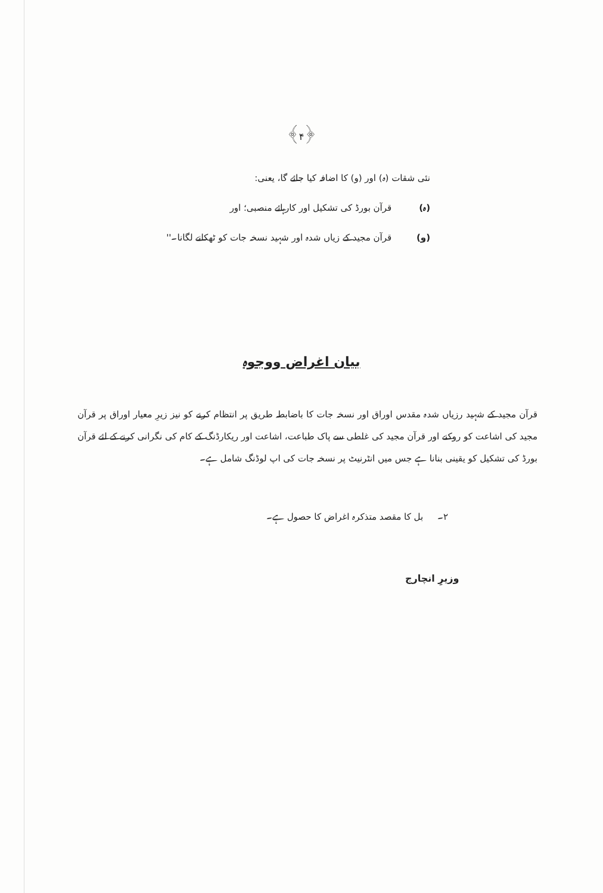﴿۴﴾
نئی شقات (ہ) اور (و) کا اضافہ کیا جائے گا، یعنی:
(ہ) قرآن بورڈ کی تشکیل اور کارہائے منصبی؛ اور
(و) قرآن مجید کے زیاں شدہ اور شہید نسخہ جات کو ٹھکانے لگانا۔''
بیان اغراض ووجوہ
قرآن مجید کے شہید رزیاں شدہ مقدس اوراق اور نسخہ جات کا باضابطہ طریق پر انتظام کرنے کو نیز زیرِ معیار اوراق پر قرآن مجید کی اشاعت کو روکنے اور قرآن مجید کی غلطی سے پاک طباعت، اشاعت اور ریکارڈنگ کے کام کی نگرانی کرنے کے لئے قرآن بورڈ کی تشکیل کو یقینی بنانا ہے جس میں انٹرنیٹ پر نسخہ جات کی اپ لوڈنگ شامل ہے۔
۲۔ بل کا مقصد متذکرہ اغراض کا حصول ہے۔
وزیرِ انچارج